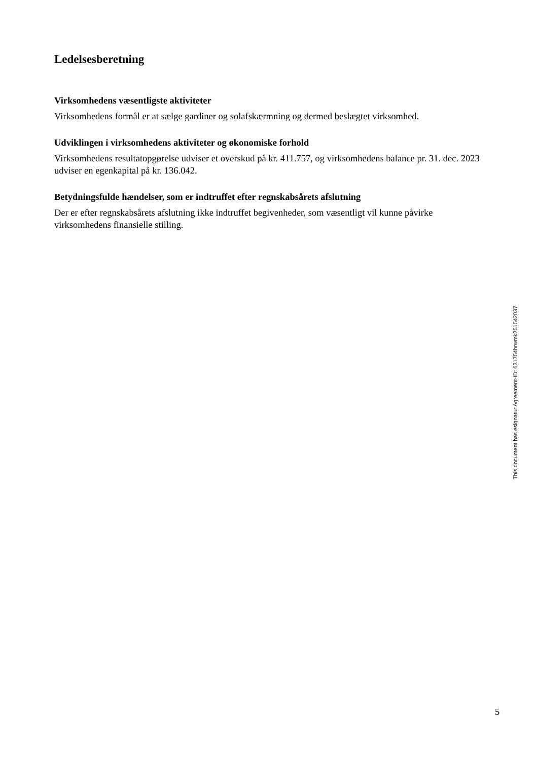Ledelsesberetning
Virksomhedens væsentligste aktiviteter
Virksomhedens formål er at sælge gardiner og solafskærmning og dermed beslægtet virksomhed.
Udviklingen i virksomhedens aktiviteter og økonomiske forhold
Virksomhedens resultatopgørelse udviser et overskud på kr. 411.757, og virksomhedens balance pr. 31. dec. 2023 udviser en egenkapital på kr. 136.042.
Betydningsfulde hændelser, som er indtruffet efter regnskabsårets afslutning
Der er efter regnskabsårets afslutning ikke indtruffet begivenheder, som væsentligt vil kunne påvirke virksomhedens finansielle stilling.
This document has esignatur Agreement-ID: 631754hrwmk251542037
5